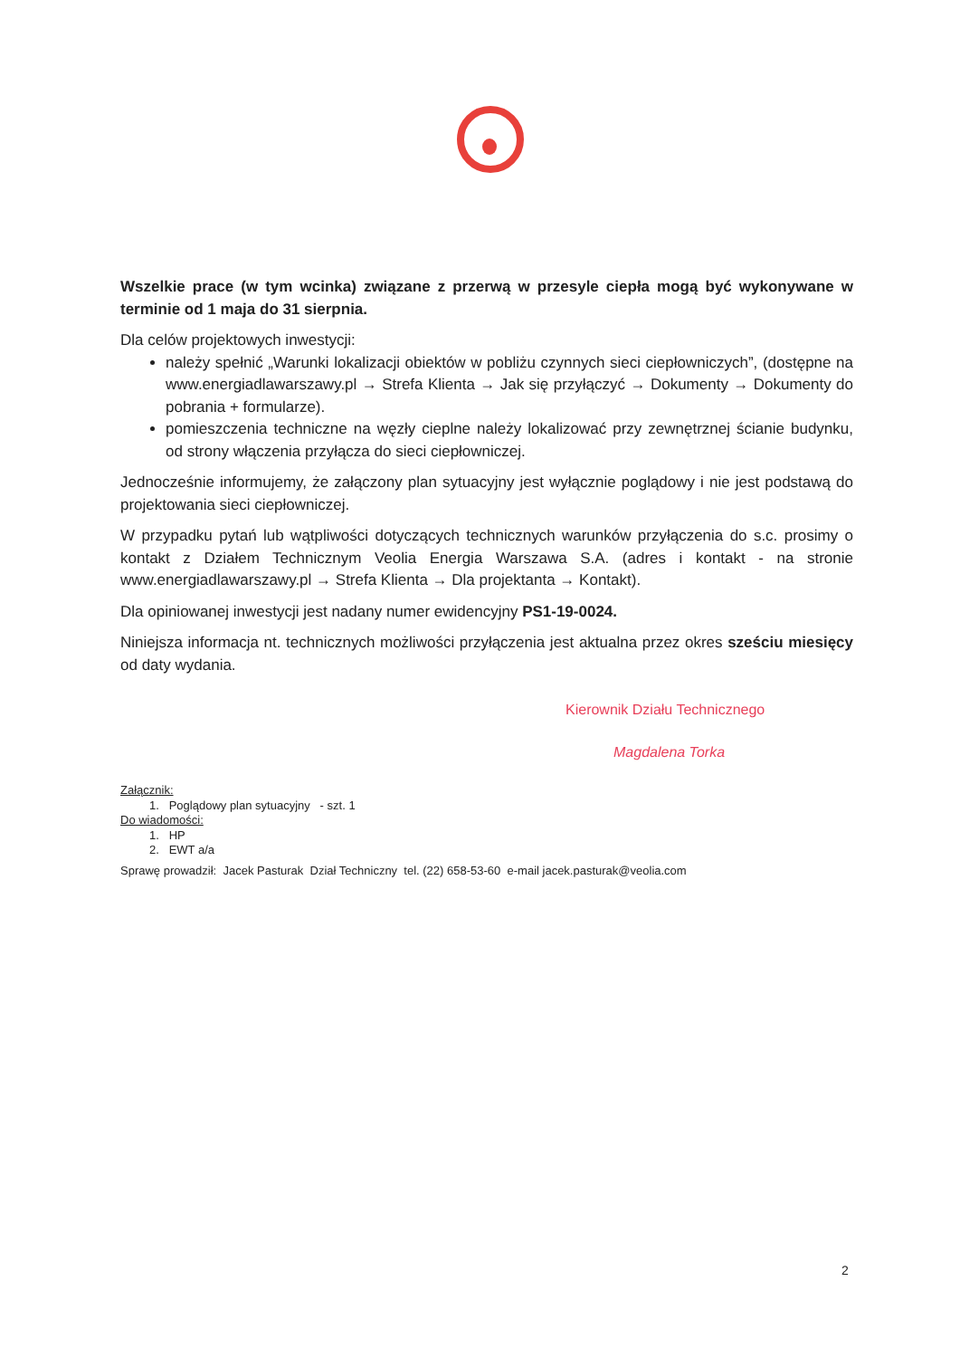Wszelkie prace (w tym wcinka) związane z przerwą w przesyle ciepła mogą być wykonywane w terminie od 1 maja do 31 sierpnia.
Dla celów projektowych inwestycji:
należy spełnić „Warunki lokalizacji obiektów w pobliżu czynnych sieci ciepłowniczych”, (dostępne na www.energiadlawarszawy.pl → Strefa Klienta → Jak się przyłączyć → Dokumenty → Dokumenty do pobrania + formularze).
pomieszczenia techniczne na węzły cieplne należy lokalizować przy zewnętrznej ścianie budynku, od strony włączenia przyłącza do sieci ciepłowniczej.
Jednocześnie informujemy, że załączony plan sytuacyjny jest wyłącznie poglądowy i nie jest podstawą do projektowania sieci ciepłowniczej.
W przypadku pytań lub wątpliwości dotyczących technicznych warunków przyłączenia do s.c. prosimy o kontakt z Działem Technicznym Veolia Energia Warszawa S.A. (adres i kontakt - na stronie www.energiadlawarszawy.pl → Strefa Klienta → Dla projektanta → Kontakt).
Dla opiniowanej inwestycji jest nadany numer ewidencyjny PS1-19-0024.
Niniejsza informacja nt. technicznych możliwości przyłączenia jest aktualna przez okres sześciu miesięcy od daty wydania.
Kierownik Działu Technicznego
Magdalena Torka
Załącznik:
1. Poglądowy plan sytuacyjny - szt. 1
Do wiadomości:
1. HP
2. EWT a/a
Sprawę prowadził: Jacek Pasturak Dział Techniczny tel. (22) 658-53-60 e-mail jacek.pasturak@veolia.com
2